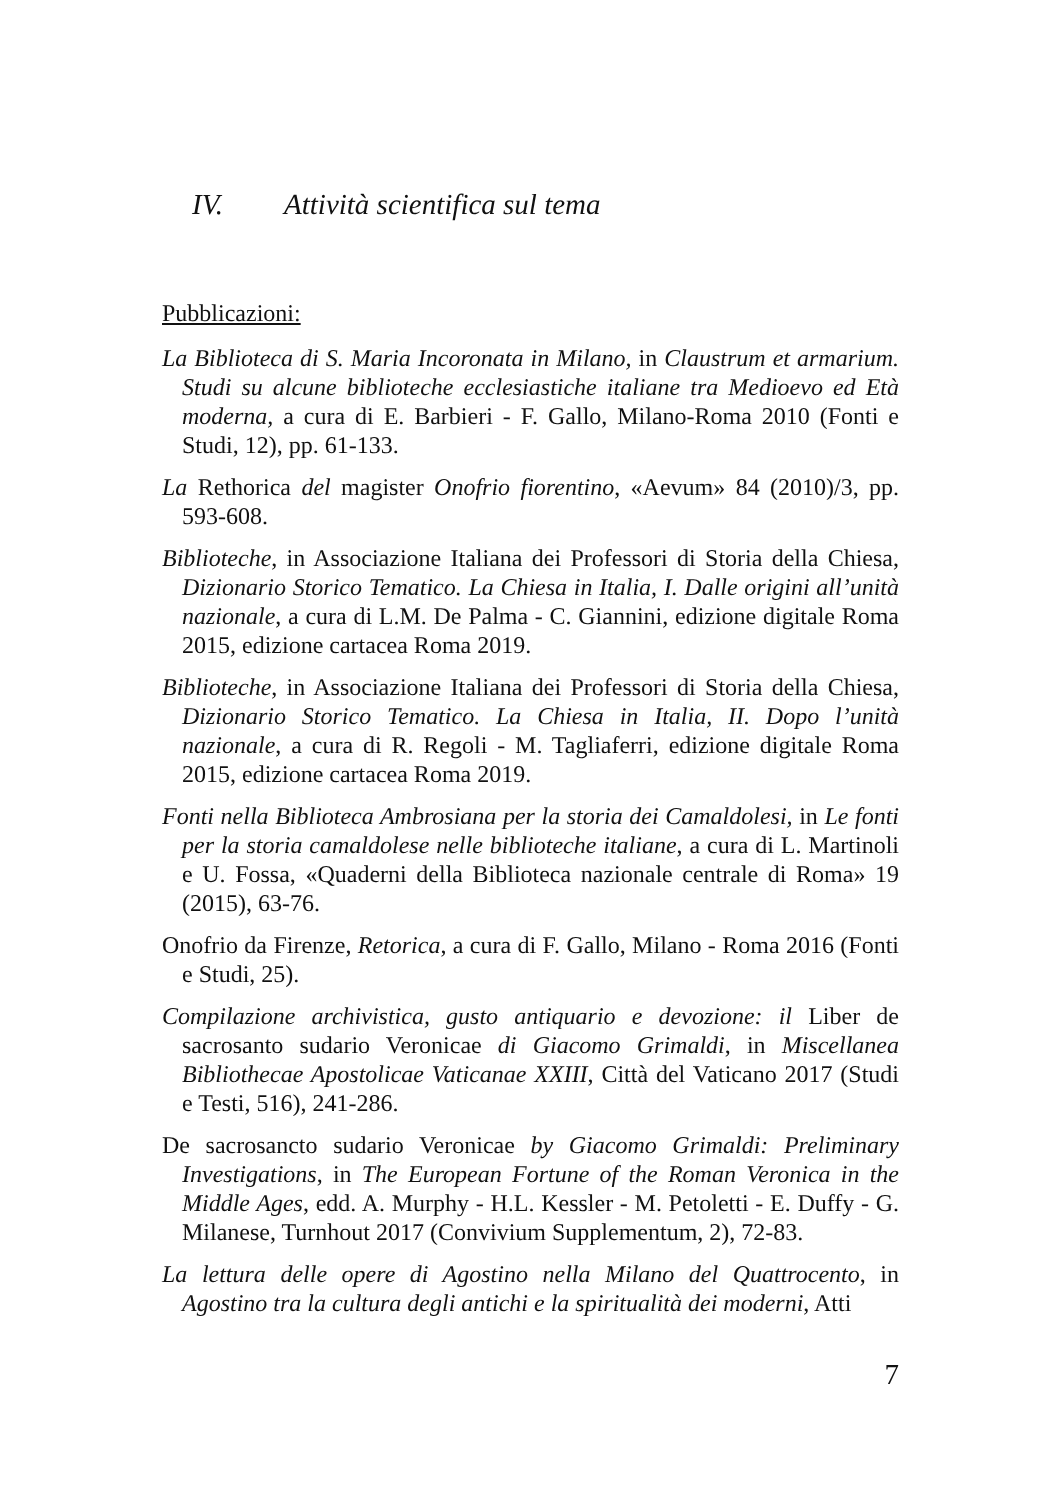IV. Attività scientifica sul tema
Pubblicazioni:
La Biblioteca di S. Maria Incoronata in Milano, in Claustrum et armarium. Studi su alcune biblioteche ecclesiastiche italiane tra Medioevo ed Età moderna, a cura di E. Barbieri - F. Gallo, Milano-Roma 2010 (Fonti e Studi, 12), pp. 61-133.
La Rethorica del magister Onofrio fiorentino, «Aevum» 84 (2010)/3, pp. 593-608.
Biblioteche, in Associazione Italiana dei Professori di Storia della Chiesa, Dizionario Storico Tematico. La Chiesa in Italia, I. Dalle origini all’unità nazionale, a cura di L.M. De Palma - C. Giannini, edizione digitale Roma 2015, edizione cartacea Roma 2019.
Biblioteche, in Associazione Italiana dei Professori di Storia della Chiesa, Dizionario Storico Tematico. La Chiesa in Italia, II. Dopo l’unità nazionale, a cura di R. Regoli - M. Tagliaferri, edizione digitale Roma 2015, edizione cartacea Roma 2019.
Fonti nella Biblioteca Ambrosiana per la storia dei Camaldolesi, in Le fonti per la storia camaldolese nelle biblioteche italiane, a cura di L. Martinoli e U. Fossa, «Quaderni della Biblioteca nazionale centrale di Roma» 19 (2015), 63-76.
Onofrio da Firenze, Retorica, a cura di F. Gallo, Milano - Roma 2016 (Fonti e Studi, 25).
Compilazione archivistica, gusto antiquario e devozione: il Liber de sacrosanto sudario Veronicae di Giacomo Grimaldi, in Miscellanea Bibliothecae Apostolicae Vaticanae XXIII, Città del Vaticano 2017 (Studi e Testi, 516), 241-286.
De sacrosancto sudario Veronicae by Giacomo Grimaldi: Preliminary Investigations, in The European Fortune of the Roman Veronica in the Middle Ages, edd. A. Murphy - H.L. Kessler - M. Petoletti - E. Duffy - G. Milanese, Turnhout 2017 (Convivium Supplementum, 2), 72-83.
La lettura delle opere di Agostino nella Milano del Quattrocento, in Agostino tra la cultura degli antichi e la spiritualità dei moderni, Atti
7